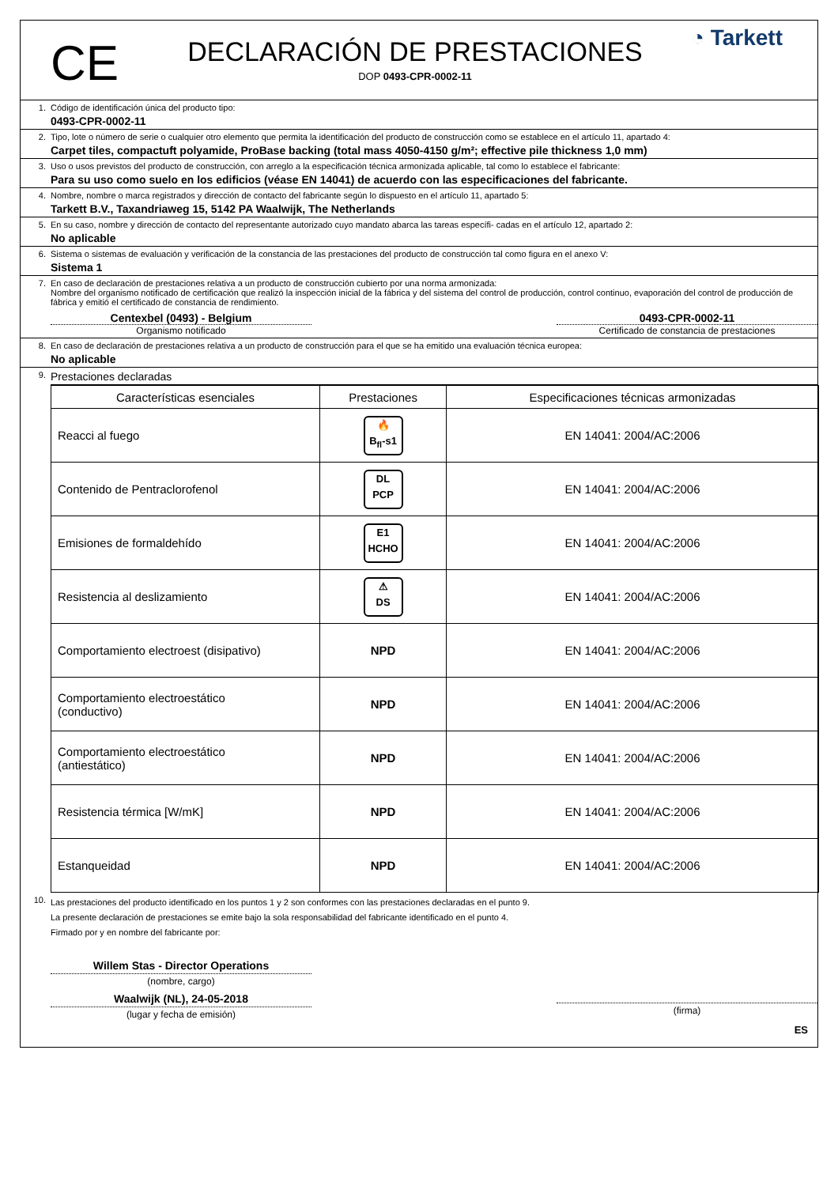CE
DECLARACIÓN DE PRESTACIONES
DOP 0493-CPR-0002-11
◔ Tarkett
1. Código de identificación única del producto tipo:
0493-CPR-0002-11
2. Tipo, lote o número de serie o cualquier otro elemento que permita la identificación del producto de construcción como se establece en el artículo 11, apartado 4:
Carpet tiles, compactuft polyamide, ProBase backing (total mass 4050-4150 g/m²; effective pile thickness 1,0 mm)
3. Uso o usos previstos del producto de construcción, con arreglo a la especificación técnica armonizada aplicable, tal como lo establece el fabricante:
Para su uso como suelo en los edificios (véase EN 14041) de acuerdo con las especificaciones del fabricante.
4. Nombre, nombre o marca registrados y dirección de contacto del fabricante según lo dispuesto en el artículo 11, apartado 5:
Tarkett B.V., Taxandriaweg 15, 5142 PA Waalwijk, The Netherlands
5. En su caso, nombre y dirección de contacto del representante autorizado cuyo mandato abarca las tareas específi- cadas en el artículo 12, apartado 2:
No aplicable
6. Sistema o sistemas de evaluación y verificación de la constancia de las prestaciones del producto de construcción tal como figura en el anexo V:
Sistema 1
7. En caso de declaración de prestaciones relativa a un producto de construcción cubierto por una norma armonizada:
Nombre del organismo notificado de certificación que realizó la inspección inicial de la fábrica y del sistema del control de producción, control continuo, evaporación del control de producción de fábrica y emitió el certificado de constancia de rendimiento.
Centexbel (0493) - Belgium
Organismo notificado
0493-CPR-0002-11
Certificado de constancia de prestaciones
8. En caso de declaración de prestaciones relativa a un producto de construcción para el que se ha emitido una evaluación técnica europea:
No aplicable
9.
Prestaciones declaradas
| Características esenciales | Prestaciones | Especificaciones técnicas armonizadas |
| --- | --- | --- |
| Reacci al fuego | 🔥 B<sub>fl</sub>-s1 | EN 14041: 2004/AC:2006 |
| Contenido de Pentraclorofenol | DL PCP | EN 14041: 2004/AC:2006 |
| Emisiones de formaldehído | E1 HCHO | EN 14041: 2004/AC:2006 |
| Resistencia al deslizamiento | ⚠ DS | EN 14041: 2004/AC:2006 |
| Comportamiento electroest (disipativo) | NPD | EN 14041: 2004/AC:2006 |
| Comportamiento electroestático (conductivo) | NPD | EN 14041: 2004/AC:2006 |
| Comportamiento electroestático (antiestático) | NPD | EN 14041: 2004/AC:2006 |
| Resistencia térmica [W/mK] | NPD | EN 14041: 2004/AC:2006 |
| Estanqueidad | NPD | EN 14041: 2004/AC:2006 |
10.
Las prestaciones del producto identificado en los puntos 1 y 2 son conformes con las prestaciones declaradas en el punto 9.
La presente declaración de prestaciones se emite bajo la sola responsabilidad del fabricante identificado en el punto 4.
Firmado por y en nombre del fabricante por:
Willem Stas - Director Operations
(nombre, cargo)
Waalwijk (NL), 24-05-2018
(lugar y fecha de emisión)
(firma)
ES